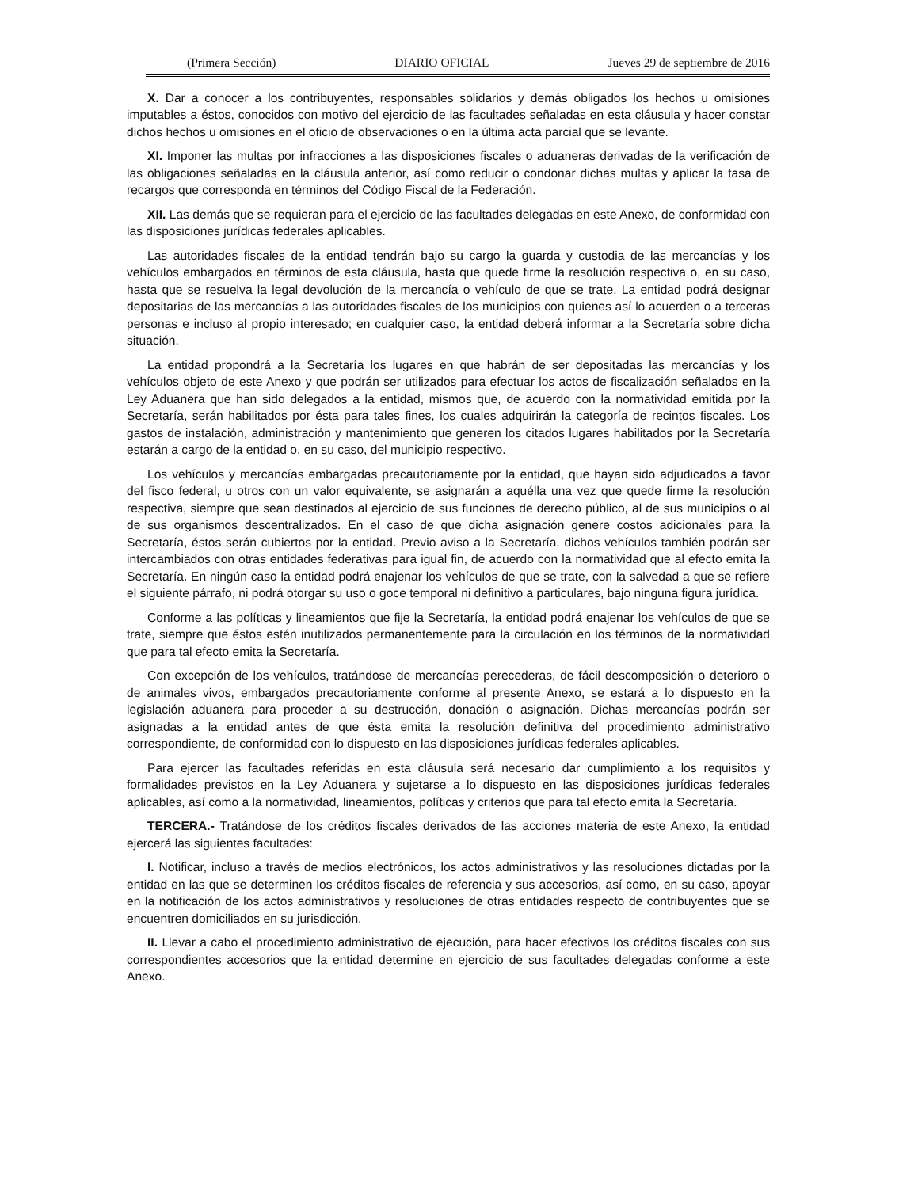(Primera Sección) DIARIO OFICIAL Jueves 29 de septiembre de 2016
X. Dar a conocer a los contribuyentes, responsables solidarios y demás obligados los hechos u omisiones imputables a éstos, conocidos con motivo del ejercicio de las facultades señaladas en esta cláusula y hacer constar dichos hechos u omisiones en el oficio de observaciones o en la última acta parcial que se levante.
XI. Imponer las multas por infracciones a las disposiciones fiscales o aduaneras derivadas de la verificación de las obligaciones señaladas en la cláusula anterior, así como reducir o condonar dichas multas y aplicar la tasa de recargos que corresponda en términos del Código Fiscal de la Federación.
XII. Las demás que se requieran para el ejercicio de las facultades delegadas en este Anexo, de conformidad con las disposiciones jurídicas federales aplicables.
Las autoridades fiscales de la entidad tendrán bajo su cargo la guarda y custodia de las mercancías y los vehículos embargados en términos de esta cláusula, hasta que quede firme la resolución respectiva o, en su caso, hasta que se resuelva la legal devolución de la mercancía o vehículo de que se trate. La entidad podrá designar depositarias de las mercancías a las autoridades fiscales de los municipios con quienes así lo acuerden o a terceras personas e incluso al propio interesado; en cualquier caso, la entidad deberá informar a la Secretaría sobre dicha situación.
La entidad propondrá a la Secretaría los lugares en que habrán de ser depositadas las mercancías y los vehículos objeto de este Anexo y que podrán ser utilizados para efectuar los actos de fiscalización señalados en la Ley Aduanera que han sido delegados a la entidad, mismos que, de acuerdo con la normatividad emitida por la Secretaría, serán habilitados por ésta para tales fines, los cuales adquirirán la categoría de recintos fiscales. Los gastos de instalación, administración y mantenimiento que generen los citados lugares habilitados por la Secretaría estarán a cargo de la entidad o, en su caso, del municipio respectivo.
Los vehículos y mercancías embargadas precautoriamente por la entidad, que hayan sido adjudicados a favor del fisco federal, u otros con un valor equivalente, se asignarán a aquélla una vez que quede firme la resolución respectiva, siempre que sean destinados al ejercicio de sus funciones de derecho público, al de sus municipios o al de sus organismos descentralizados. En el caso de que dicha asignación genere costos adicionales para la Secretaría, éstos serán cubiertos por la entidad. Previo aviso a la Secretaría, dichos vehículos también podrán ser intercambiados con otras entidades federativas para igual fin, de acuerdo con la normatividad que al efecto emita la Secretaría. En ningún caso la entidad podrá enajenar los vehículos de que se trate, con la salvedad a que se refiere el siguiente párrafo, ni podrá otorgar su uso o goce temporal ni definitivo a particulares, bajo ninguna figura jurídica.
Conforme a las políticas y lineamientos que fije la Secretaría, la entidad podrá enajenar los vehículos de que se trate, siempre que éstos estén inutilizados permanentemente para la circulación en los términos de la normatividad que para tal efecto emita la Secretaría.
Con excepción de los vehículos, tratándose de mercancías perecederas, de fácil descomposición o deterioro o de animales vivos, embargados precautoriamente conforme al presente Anexo, se estará a lo dispuesto en la legislación aduanera para proceder a su destrucción, donación o asignación. Dichas mercancías podrán ser asignadas a la entidad antes de que ésta emita la resolución definitiva del procedimiento administrativo correspondiente, de conformidad con lo dispuesto en las disposiciones jurídicas federales aplicables.
Para ejercer las facultades referidas en esta cláusula será necesario dar cumplimiento a los requisitos y formalidades previstos en la Ley Aduanera y sujetarse a lo dispuesto en las disposiciones jurídicas federales aplicables, así como a la normatividad, lineamientos, políticas y criterios que para tal efecto emita la Secretaría.
TERCERA.- Tratándose de los créditos fiscales derivados de las acciones materia de este Anexo, la entidad ejercerá las siguientes facultades:
I. Notificar, incluso a través de medios electrónicos, los actos administrativos y las resoluciones dictadas por la entidad en las que se determinen los créditos fiscales de referencia y sus accesorios, así como, en su caso, apoyar en la notificación de los actos administrativos y resoluciones de otras entidades respecto de contribuyentes que se encuentren domiciliados en su jurisdicción.
II. Llevar a cabo el procedimiento administrativo de ejecución, para hacer efectivos los créditos fiscales con sus correspondientes accesorios que la entidad determine en ejercicio de sus facultades delegadas conforme a este Anexo.